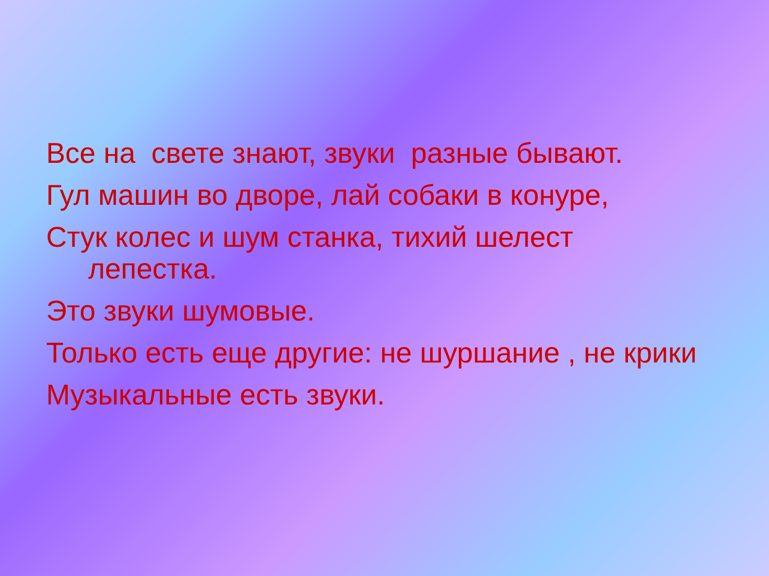Все на свете знают, звуки разные бывают.
Гул машин во дворе, лай собаки в конуре,
Стук колес и шум станка, тихий шелест
лепестка.
Это звуки шумовые.
Только есть еще другие: не шуршание , не крики
Музыкальные есть звуки.